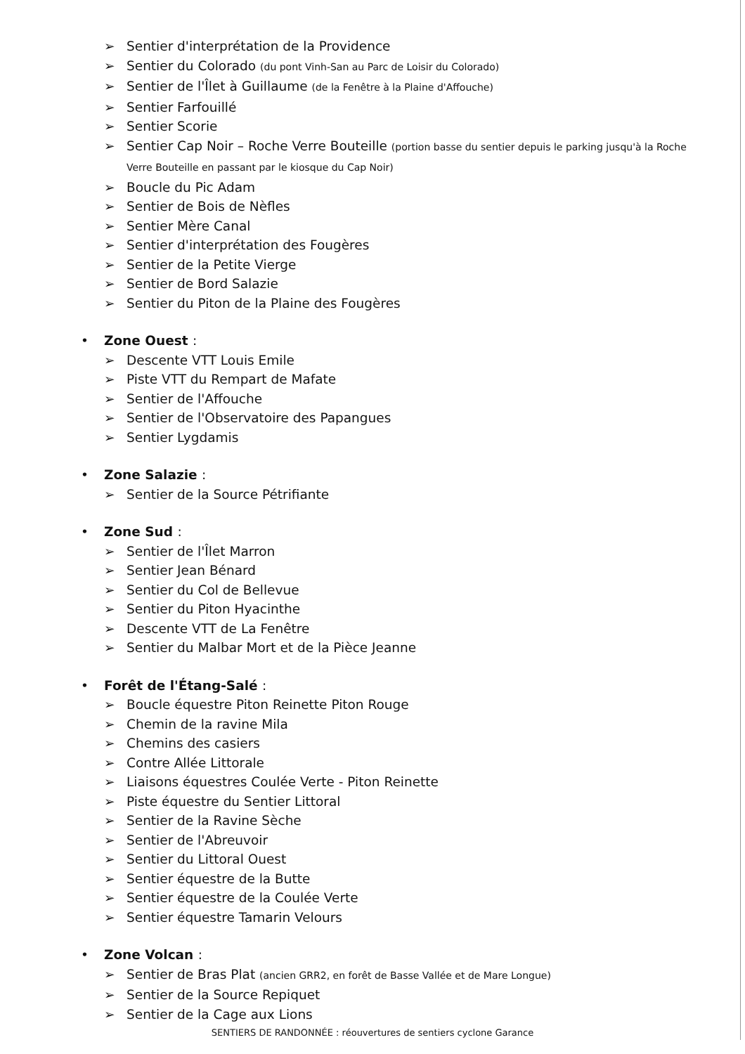➢ Sentier d'interprétation de la Providence
➢ Sentier du Colorado (du pont Vinh-San au Parc de Loisir du Colorado)
➢ Sentier de l'Îlet à Guillaume (de la Fenêtre à la Plaine d'Affouche)
➢ Sentier Farfouillé
➢ Sentier Scorie
➢ Sentier Cap Noir – Roche Verre Bouteille (portion basse du sentier depuis le parking jusqu'à la Roche Verre Bouteille en passant par le kiosque du Cap Noir)
➢ Boucle du Pic Adam
➢ Sentier de Bois de Nèfles
➢ Sentier Mère Canal
➢ Sentier d'interprétation des Fougères
➢ Sentier de la Petite Vierge
➢ Sentier de Bord Salazie
➢ Sentier du Piton de la Plaine des Fougères
• Zone Ouest :
➢ Descente VTT Louis Emile
➢ Piste VTT du Rempart de Mafate
➢ Sentier de l'Affouche
➢ Sentier de l'Observatoire des Papangues
➢ Sentier Lygdamis
• Zone Salazie :
➢ Sentier de la Source Pétrifiante
• Zone Sud :
➢ Sentier de l'Îlet Marron
➢ Sentier Jean Bénard
➢ Sentier du Col de Bellevue
➢ Sentier du Piton Hyacinthe
➢ Descente VTT de La Fenêtre
➢ Sentier du Malbar Mort et de la Pièce Jeanne
• Forêt de l'Étang-Salé :
➢ Boucle équestre Piton Reinette Piton Rouge
➢ Chemin de la ravine Mila
➢ Chemins des casiers
➢ Contre Allée Littorale
➢ Liaisons équestres Coulée Verte - Piton Reinette
➢ Piste équestre du Sentier Littoral
➢ Sentier de la Ravine Sèche
➢ Sentier de l'Abreuvoir
➢ Sentier du Littoral Ouest
➢ Sentier équestre de la Butte
➢ Sentier équestre de la Coulée Verte
➢ Sentier équestre Tamarin Velours
• Zone Volcan :
➢ Sentier de Bras Plat (ancien GRR2, en forêt de Basse Vallée et de Mare Longue)
➢ Sentier de la Source Repiquet
➢ Sentier de la Cage aux Lions
SENTIERS DE RANDONNÉE : réouvertures de sentiers cyclone Garance